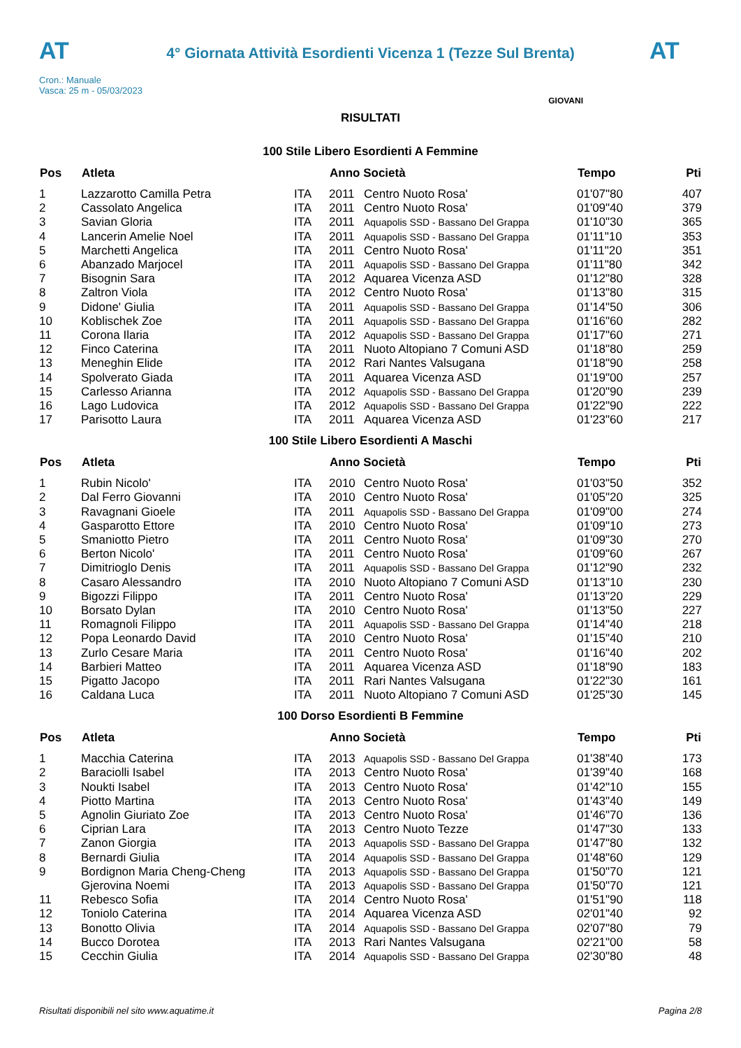AT
4° Giornata Attività Esordienti Vicenza 1 (Tezze Sul Brenta)
AT
Cron.: Manuale
Vasca: 25 m - 05/03/2023
GIOVANI
RISULTATI
100 Stile Libero Esordienti A Femmine
| Pos | Atleta | | Anno Società | | Tempo | Pti |
| --- | --- | --- | --- | --- | --- | --- |
| 1 | Lazzarotto Camilla Petra | ITA | 2011 | Centro Nuoto Rosa' | 01'07"80 | 407 |
| 2 | Cassolato Angelica | ITA | 2011 | Centro Nuoto Rosa' | 01'09"40 | 379 |
| 3 | Savian Gloria | ITA | 2011 | Aquapolis SSD - Bassano Del Grappa | 01'10"30 | 365 |
| 4 | Lancerin Amelie Noel | ITA | 2011 | Aquapolis SSD - Bassano Del Grappa | 01'11"10 | 353 |
| 5 | Marchetti Angelica | ITA | 2011 | Centro Nuoto Rosa' | 01'11"20 | 351 |
| 6 | Abanzado Marjocel | ITA | 2011 | Aquapolis SSD - Bassano Del Grappa | 01'11"80 | 342 |
| 7 | Bisognin Sara | ITA | 2012 | Aquarea Vicenza ASD | 01'12"80 | 328 |
| 8 | Zaltron Viola | ITA | 2012 | Centro Nuoto Rosa' | 01'13"80 | 315 |
| 9 | Didone' Giulia | ITA | 2011 | Aquapolis SSD - Bassano Del Grappa | 01'14"50 | 306 |
| 10 | Koblischek Zoe | ITA | 2011 | Aquapolis SSD - Bassano Del Grappa | 01'16"60 | 282 |
| 11 | Corona Ilaria | ITA | 2012 | Aquapolis SSD - Bassano Del Grappa | 01'17"60 | 271 |
| 12 | Finco Caterina | ITA | 2011 | Nuoto Altopiano 7 Comuni ASD | 01'18"80 | 259 |
| 13 | Meneghin Elide | ITA | 2012 | Rari Nantes Valsugana | 01'18"90 | 258 |
| 14 | Spolverato Giada | ITA | 2011 | Aquarea Vicenza ASD | 01'19"00 | 257 |
| 15 | Carlesso Arianna | ITA | 2012 | Aquapolis SSD - Bassano Del Grappa | 01'20"90 | 239 |
| 16 | Lago Ludovica | ITA | 2012 | Aquapolis SSD - Bassano Del Grappa | 01'22"90 | 222 |
| 17 | Parisotto Laura | ITA | 2011 | Aquarea Vicenza ASD | 01'23"60 | 217 |
100 Stile Libero Esordienti A Maschi
| Pos | Atleta | | Anno Società | | Tempo | Pti |
| --- | --- | --- | --- | --- | --- | --- |
| 1 | Rubin Nicolo' | ITA | 2010 | Centro Nuoto Rosa' | 01'03"50 | 352 |
| 2 | Dal Ferro Giovanni | ITA | 2010 | Centro Nuoto Rosa' | 01'05"20 | 325 |
| 3 | Ravagnani Gioele | ITA | 2011 | Aquapolis SSD - Bassano Del Grappa | 01'09"00 | 274 |
| 4 | Gasparotto Ettore | ITA | 2010 | Centro Nuoto Rosa' | 01'09"10 | 273 |
| 5 | Smaniotto Pietro | ITA | 2011 | Centro Nuoto Rosa' | 01'09"30 | 270 |
| 6 | Berton Nicolo' | ITA | 2011 | Centro Nuoto Rosa' | 01'09"60 | 267 |
| 7 | Dimitrioglo Denis | ITA | 2011 | Aquapolis SSD - Bassano Del Grappa | 01'12"90 | 232 |
| 8 | Casaro Alessandro | ITA | 2010 | Nuoto Altopiano 7 Comuni ASD | 01'13"10 | 230 |
| 9 | Bigozzi Filippo | ITA | 2011 | Centro Nuoto Rosa' | 01'13"20 | 229 |
| 10 | Borsato Dylan | ITA | 2010 | Centro Nuoto Rosa' | 01'13"50 | 227 |
| 11 | Romagnoli Filippo | ITA | 2011 | Aquapolis SSD - Bassano Del Grappa | 01'14"40 | 218 |
| 12 | Popa Leonardo David | ITA | 2010 | Centro Nuoto Rosa' | 01'15"40 | 210 |
| 13 | Zurlo Cesare Maria | ITA | 2011 | Centro Nuoto Rosa' | 01'16"40 | 202 |
| 14 | Barbieri Matteo | ITA | 2011 | Aquarea Vicenza ASD | 01'18"90 | 183 |
| 15 | Pigatto Jacopo | ITA | 2011 | Rari Nantes Valsugana | 01'22"30 | 161 |
| 16 | Caldana Luca | ITA | 2011 | Nuoto Altopiano 7 Comuni ASD | 01'25"30 | 145 |
100 Dorso Esordienti B Femmine
| Pos | Atleta | | Anno Società | | Tempo | Pti |
| --- | --- | --- | --- | --- | --- | --- |
| 1 | Macchia Caterina | ITA | 2013 | Aquapolis SSD - Bassano Del Grappa | 01'38"40 | 173 |
| 2 | Baraciolli Isabel | ITA | 2013 | Centro Nuoto Rosa' | 01'39"40 | 168 |
| 3 | Noukti Isabel | ITA | 2013 | Centro Nuoto Rosa' | 01'42"10 | 155 |
| 4 | Piotto Martina | ITA | 2013 | Centro Nuoto Rosa' | 01'43"40 | 149 |
| 5 | Agnolin Giuriato Zoe | ITA | 2013 | Centro Nuoto Rosa' | 01'46"70 | 136 |
| 6 | Ciprian Lara | ITA | 2013 | Centro Nuoto Tezze | 01'47"30 | 133 |
| 7 | Zanon Giorgia | ITA | 2013 | Aquapolis SSD - Bassano Del Grappa | 01'47"80 | 132 |
| 8 | Bernardi Giulia | ITA | 2014 | Aquapolis SSD - Bassano Del Grappa | 01'48"60 | 129 |
| 9 | Bordignon Maria Cheng-Cheng | ITA | 2013 | Aquapolis SSD - Bassano Del Grappa | 01'50"70 | 121 |
| | Gjerovina Noemi | ITA | 2013 | Aquapolis SSD - Bassano Del Grappa | 01'50"70 | 121 |
| 11 | Rebesco Sofia | ITA | 2014 | Centro Nuoto Rosa' | 01'51"90 | 118 |
| 12 | Toniolo Caterina | ITA | 2014 | Aquarea Vicenza ASD | 02'01"40 | 92 |
| 13 | Bonotto Olivia | ITA | 2014 | Aquapolis SSD - Bassano Del Grappa | 02'07"80 | 79 |
| 14 | Bucco Dorotea | ITA | 2013 | Rari Nantes Valsugana | 02'21"00 | 58 |
| 15 | Cecchin Giulia | ITA | 2014 | Aquapolis SSD - Bassano Del Grappa | 02'30"80 | 48 |
Risultati disponibili nel sito www.aquatime.it Pagina 2/8